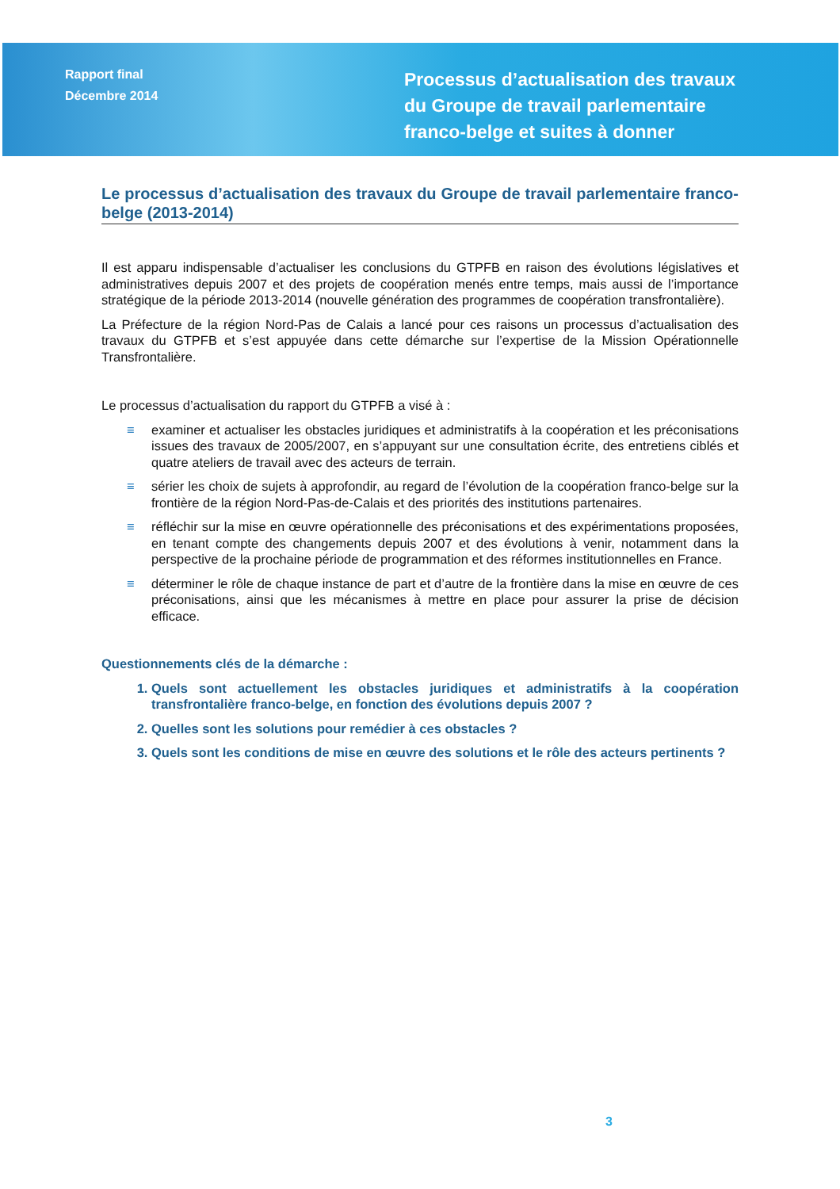Rapport final
Décembre 2014
Processus d’actualisation des travaux
du Groupe de travail parlementaire
franco-belge et suites à donner
Le processus d’actualisation des travaux du Groupe de travail parlementaire franco-belge (2013-2014)
Il est apparu indispensable d’actualiser les conclusions du GTPFB en raison des évolutions législatives et administratives depuis 2007 et des projets de coopération menés entre temps, mais aussi de l’importance stratégique de la période 2013-2014 (nouvelle génération des programmes de coopération transfrontalière).
La Préfecture de la région Nord-Pas de Calais a lancé pour ces raisons un processus d’actualisation des travaux du GTPFB et s’est appuyée dans cette démarche sur l’expertise de la Mission Opérationnelle Transfrontalière.
Le processus d’actualisation du rapport du GTPFB a visé à :
≡ examiner et actualiser les obstacles juridiques et administratifs à la coopération et les préconisations issues des travaux de 2005/2007, en s’appuyant sur une consultation écrite, des entretiens ciblés et quatre ateliers de travail avec des acteurs de terrain.
≡ sérier les choix de sujets à approfondir, au regard de l’évolution de la coopération franco-belge sur la frontière de la région Nord-Pas-de-Calais et des priorités des institutions partenaires.
≡ réfléchir sur la mise en œuvre opérationnelle des préconisations et des expérimentations proposées, en tenant compte des changements depuis 2007 et des évolutions à venir, notamment dans la perspective de la prochaine période de programmation et des réformes institutionnelles en France.
≡ déterminer le rôle de chaque instance de part et d’autre de la frontière dans la mise en œuvre de ces préconisations, ainsi que les mécanismes à mettre en place pour assurer la prise de décision efficace.
Questionnements clés de la démarche :
1. Quels sont actuellement les obstacles juridiques et administratifs à la coopération transfrontalière franco-belge, en fonction des évolutions depuis 2007 ?
2. Quelles sont les solutions pour remédier à ces obstacles ?
3. Quels sont les conditions de mise en œuvre des solutions et le rôle des acteurs pertinents ?
3